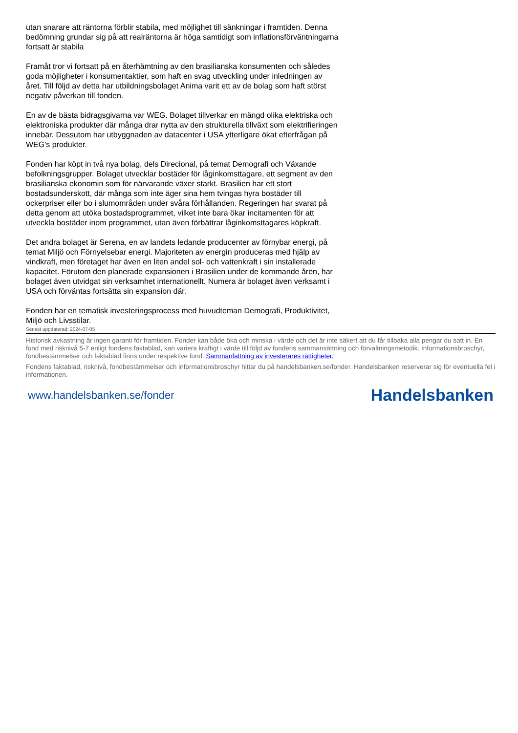utan snarare att räntorna förblir stabila, med möjlighet till sänkningar i framtiden. Denna bedömning grundar sig på att realräntorna är höga samtidigt som inflationsförväntningarna fortsatt är stabila
Framåt tror vi fortsatt på en återhämtning av den brasilianska konsumenten och således goda möjligheter i konsumentaktier, som haft en svag utveckling under inledningen av året. Till följd av detta har utbildningsbolaget Anima varit ett av de bolag som haft störst negativ påverkan till fonden.
En av de bästa bidragsgivarna var WEG. Bolaget tillverkar en mängd olika elektriska och elektroniska produkter där många drar nytta av den strukturella tillväxt som elektrifieringen innebär. Dessutom har utbyggnaden av datacenter i USA ytterligare ökat efterfrågan på WEG's produkter.
Fonden har köpt in två nya bolag, dels Direcional, på temat Demografi och Växande befolkningsgrupper. Bolaget utvecklar bostäder för låginkomsttagare, ett segment av den brasilianska ekonomin som för närvarande växer starkt. Brasilien har ett stort bostadsunderskott, där många som inte äger sina hem tvingas hyra bostäder till ockerpriser eller bo i slumområden under svåra förhållanden. Regeringen har svarat på detta genom att utöka bostadsprogrammet, vilket inte bara ökar incitamenten för att utveckla bostäder inom programmet, utan även förbättrar låginkomsttagares köpkraft.
Det andra bolaget är Serena, en av landets ledande producenter av förnybar energi, på temat Miljö och Förnyelsebar energi. Majoriteten av energin produceras med hjälp av vindkraft, men företaget har även en liten andel sol- och vattenkraft i sin installerade kapacitet. Förutom den planerade expansionen i Brasilien under de kommande åren, har bolaget även utvidgat sin verksamhet internationellt. Numera är bolaget även verksamt i USA och förväntas fortsätta sin expansion där.
Fonden har en tematisk investeringsprocess med huvudteman Demografi, Produktivitet, Miljö och Livsstilar.
Senast uppdaterad: 2024-07-05
Historisk avkastning är ingen garanti för framtiden. Fonder kan både öka och minska i värde och det är inte säkert att du får tillbaka alla pengar du satt in. En fond med risknivå 5-7 enligt fondens faktablad, kan variera kraftigt i värde till följd av fondens sammansättning och förvaltningsmetodik. Informationsbroschyr, fondbestämmelser och faktablad finns under respektive fond. Sammanfattning av investerares rättigheter.
Fondens faktablad, risknivå, fondbestämmelser och informationsbroschyr hittar du på handelsbanken.se/fonder. Handelsbanken reserverar sig för eventuella fel i informationen.
www.handelsbanken.se/fonder Handelsbanken